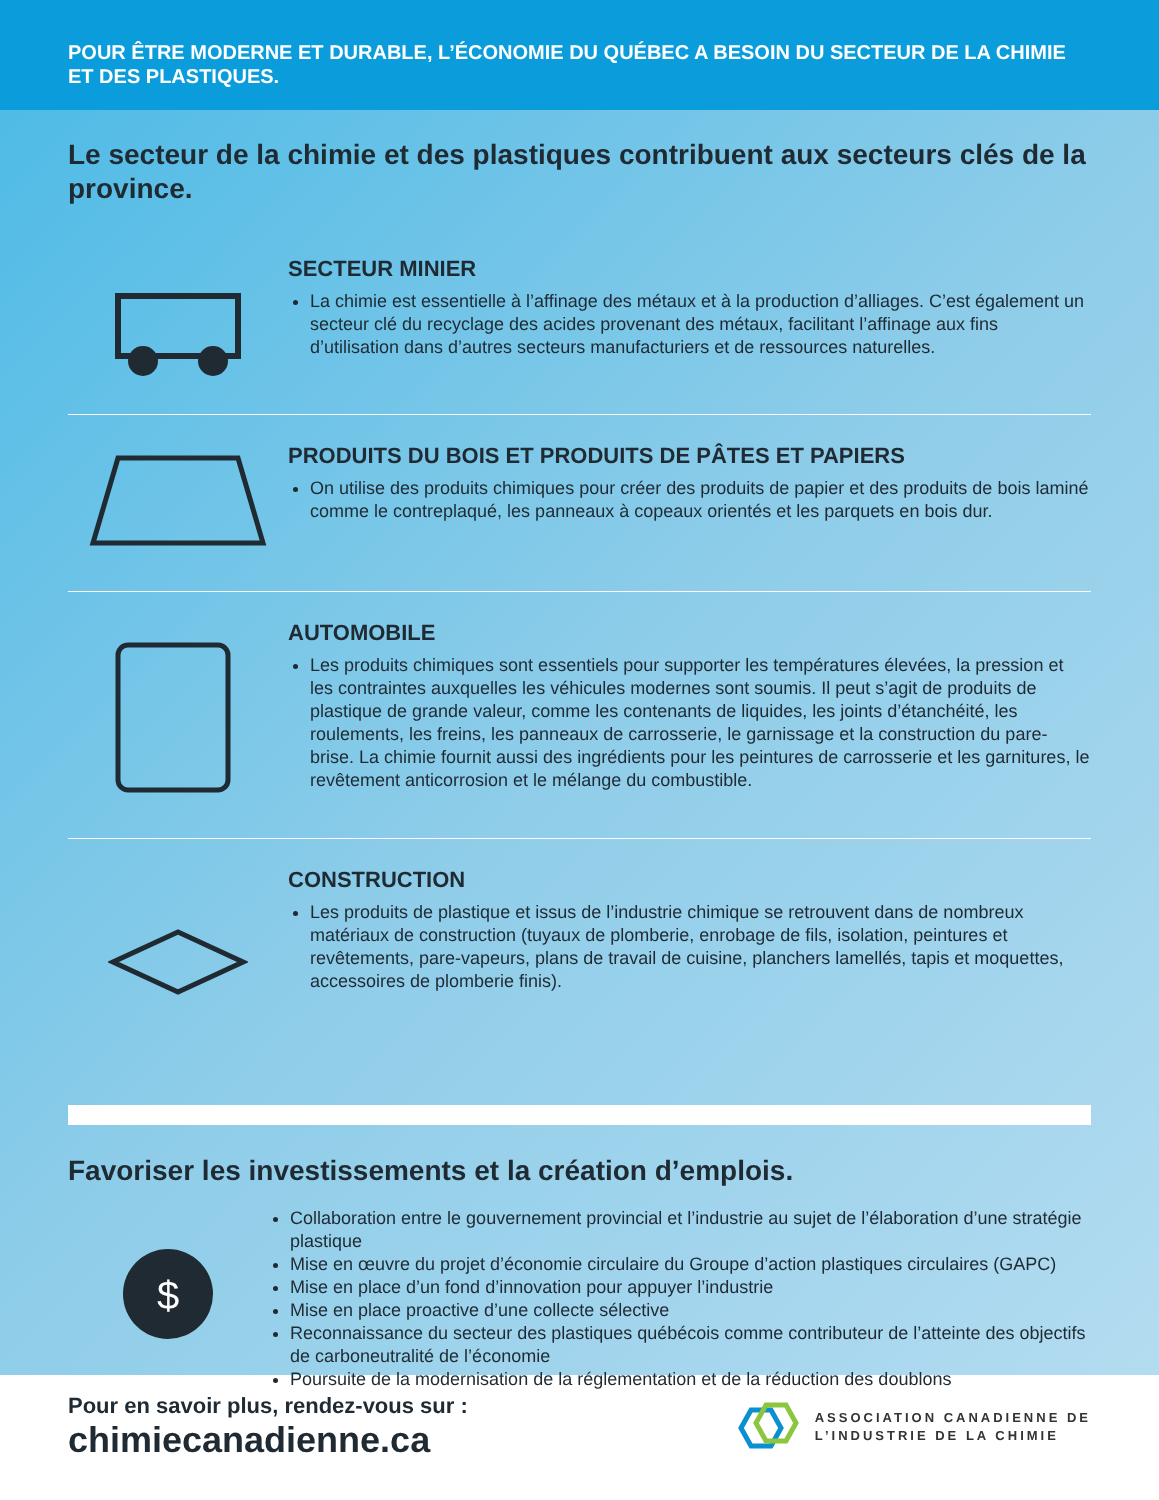POUR ÊTRE MODERNE ET DURABLE, L’ÉCONOMIE DU QUÉBEC A BESOIN DU SECTEUR DE LA CHIMIE ET DES PLASTIQUES.
Le secteur de la chimie et des plastiques contribuent aux secteurs clés de la province.
SECTEUR MINIER
La chimie est essentielle à l’affinage des métaux et à la production d’alliages. C’est également un secteur clé du recyclage des acides provenant des métaux, facilitant l’affinage aux fins d’utilisation dans d’autres secteurs manufacturiers et de ressources naturelles.
PRODUITS DU BOIS ET PRODUITS DE PÂTES ET PAPIERS
On utilise des produits chimiques pour créer des produits de papier et des produits de bois laminé comme le contreplaqué, les panneaux à copeaux orientés et les parquets en bois dur.
AUTOMOBILE
Les produits chimiques sont essentiels pour supporter les températures élevées, la pression et les contraintes auxquelles les véhicules modernes sont soumis. Il peut s’agit de produits de plastique de grande valeur, comme les contenants de liquides, les joints d’étanchéité, les roulements, les freins, les panneaux de carrosserie, le garnissage et la construction du pare-brise. La chimie fournit aussi des ingrédients pour les peintures de carrosserie et les garnitures, le revêtement anticorrosion et le mélange du combustible.
CONSTRUCTION
Les produits de plastique et issus de l’industrie chimique se retrouvent dans de nombreux matériaux de construction (tuyaux de plomberie, enrobage de fils, isolation, peintures et revêtements, pare-vapeurs, plans de travail de cuisine, planchers lamellés, tapis et moquettes, accessoires de plomberie finis).
Favoriser les investissements et la création d’emplois.
$
Collaboration entre le gouvernement provincial et l’industrie au sujet de l’élaboration d’une stratégie plastique
Mise en œuvre du projet d’économie circulaire du Groupe d’action plastiques circulaires (GAPC)
Mise en place d’un fond d’innovation pour appuyer l’industrie
Mise en place proactive d’une collecte sélective
Reconnaissance du secteur des plastiques québécois comme contributeur de l’atteinte des objectifs de carboneutralité de l’économie
Poursuite de la modernisation de la réglementation et de la réduction des doublons
Pour en savoir plus, rendez-vous sur :
chimiecanadienne.ca
ASSOCIATION CANADIENNE DE
L’INDUSTRIE DE LA CHIMIE